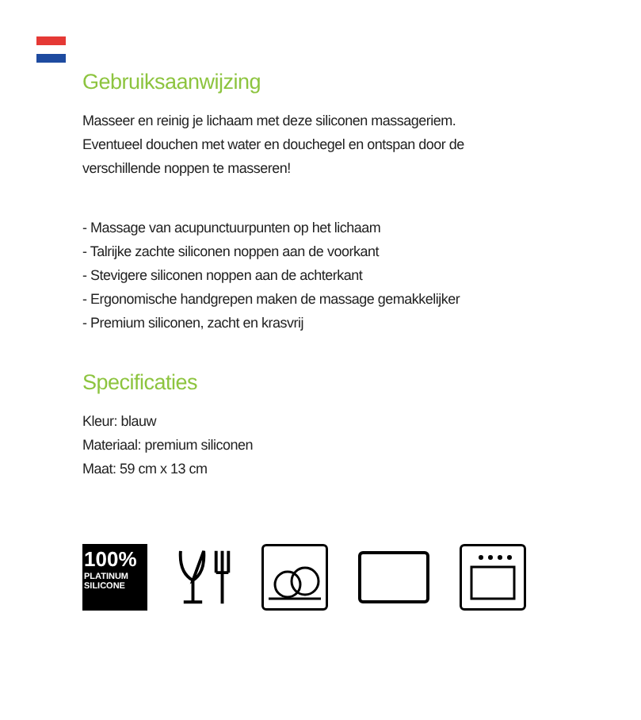Gebruiksaanwijzing
Masseer en reinig je lichaam met deze siliconen massageriem.
Eventueel douchen met water en douchegel en ontspan door de
verschillende noppen te masseren!
- Massage van acupunctuurpunten op het lichaam
- Talrijke zachte siliconen noppen aan de voorkant
- Stevigere siliconen noppen aan de achterkant
- Ergonomische handgrepen maken de massage gemakkelijker
- Premium siliconen, zacht en krasvrij
Specificaties
Kleur: blauw
Materiaal: premium siliconen
Maat: 59 cm x 13 cm
100%
PLATINUM
SILICONE